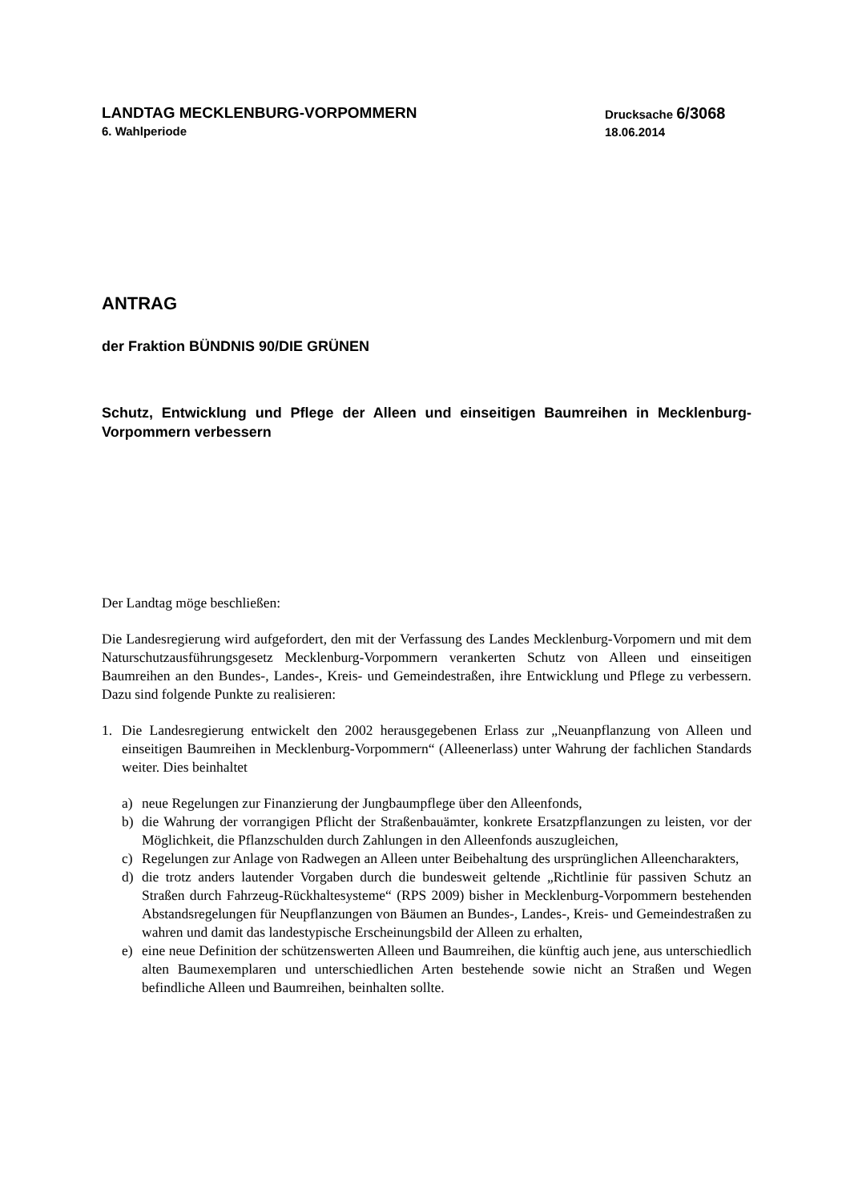LANDTAG MECKLENBURG-VORPOMMERN
6. Wahlperiode
Drucksache 6/3068
18.06.2014
ANTRAG
der Fraktion BÜNDNIS 90/DIE GRÜNEN
Schutz, Entwicklung und Pflege der Alleen und einseitigen Baumreihen in Mecklenburg-Vorpommern verbessern
Der Landtag möge beschließen:
Die Landesregierung wird aufgefordert, den mit der Verfassung des Landes Mecklenburg-Vorpomern und mit dem Naturschutzausführungsgesetz Mecklenburg-Vorpommern verankerten Schutz von Alleen und einseitigen Baumreihen an den Bundes-, Landes-, Kreis- und Gemeindestraßen, ihre Entwicklung und Pflege zu verbessern. Dazu sind folgende Punkte zu realisieren:
1. Die Landesregierung entwickelt den 2002 herausgegebenen Erlass zur „Neuanpflanzung von Alleen und einseitigen Baumreihen in Mecklenburg-Vorpommern“ (Alleenerlass) unter Wahrung der fachlichen Standards weiter. Dies beinhaltet
a) neue Regelungen zur Finanzierung der Jungbaumpflege über den Alleenfonds,
b) die Wahrung der vorrangigen Pflicht der Straßenbauämter, konkrete Ersatzpflanzungen zu leisten, vor der Möglichkeit, die Pflanzschulden durch Zahlungen in den Alleenfonds auszugleichen,
c) Regelungen zur Anlage von Radwegen an Alleen unter Beibehaltung des ursprünglichen Alleencharakters,
d) die trotz anders lautender Vorgaben durch die bundesweit geltende „Richtlinie für passiven Schutz an Straßen durch Fahrzeug-Rückhaltesysteme“ (RPS 2009) bisher in Mecklenburg-Vorpommern bestehenden Abstandsregelungen für Neupflanzungen von Bäumen an Bundes-, Landes-, Kreis- und Gemeindestraßen zu wahren und damit das landestypische Erscheinungsbild der Alleen zu erhalten,
e) eine neue Definition der schützenswerten Alleen und Baumreihen, die künftig auch jene, aus unterschiedlich alten Baumexemplaren und unterschiedlichen Arten bestehende sowie nicht an Straßen und Wegen befindliche Alleen und Baumreihen, beinhalten sollte.